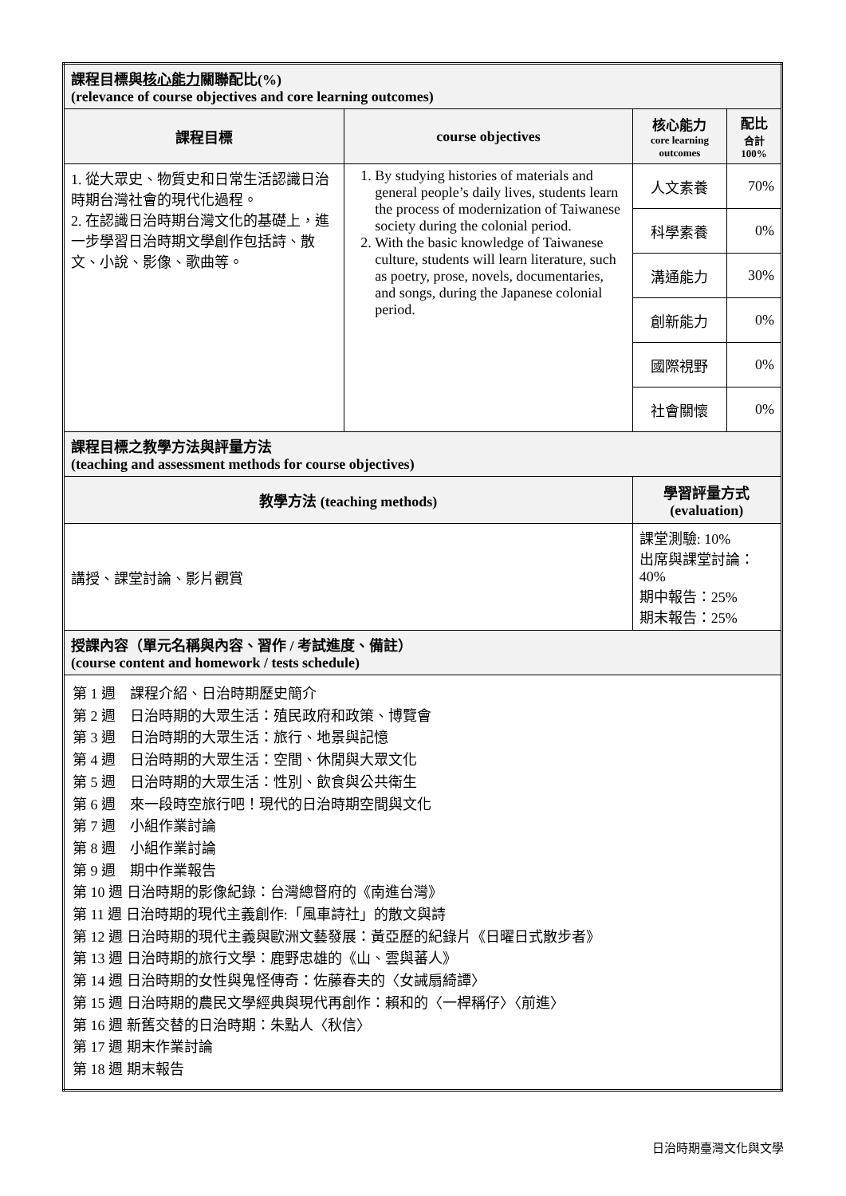| 課程目標與 核心能力 關聯配比(%) (relevance of course objectives and core learning outcomes) | | | |
| 課程目標 | course objectives | 核心能力 core learning outcomes | 配比 合計 100% |
| 1. 從大眾史、物質史和日常生活認識日治時期台灣社會的現代化過程。 2. 在認識日治時期台灣文化的基礎上，進一步學習日治時期文學創作包括詩、散文、小說、影像、歌曲等。 | 1. By studying histories of materials and general people’s daily lives, students learn the process of modernization of Taiwanese society during the colonial period. 2. With the basic knowledge of Taiwanese culture, students will learn literature, such as poetry, prose, novels, documentaries, and songs, during the Japanese colonial period. | 人文素養 | 70% |
| | | 科學素養 | 0% |
| | | 溝通能力 | 30% |
| | | 創新能力 | 0% |
| | | 國際視野 | 0% |
| | | 社會關懷 | 0% |
| 課程目標之教學方法與評量方法 (teaching and assessment methods for course objectives) | | | |
| 教學方法 (teaching methods) | | 學習評量方式 (evaluation) | |
| 講授、課堂討論、影片觀賞 | | 課堂測驗: 10% 出席與課堂討論：40% 期中報告：25% 期末報告：25% | |
| 授課內容（單元名稱與內容、習作 / 考試進度、備註） (course content and homework / tests schedule) | | | |
| 第 1 週 課程介紹、日治時期歷史簡介 第 2 週 日治時期的大眾生活：殖民政府和政策、博覽會 第 3 週 日治時期的大眾生活：旅行、地景與記憶 第 4 週 日治時期的大眾生活：空間、休閒與大眾文化 第 5 週 日治時期的大眾生活：性別、飲食與公共衛生 第 6 週 來一段時空旅行吧！現代的日治時期空間與文化 第 7 週 小組作業討論 第 8 週 小組作業討論 第 9 週 期中作業報告 第 10 週 日治時期的影像紀錄：台灣總督府的《南進台灣》 第 11 週 日治時期的現代主義創作:「風車詩社」的散文與詩 第 12 週 日治時期的現代主義與歐洲文藝發展：黃亞歷的紀錄片《日曜日式散步者》 第 13 週 日治時期的旅行文學：鹿野忠雄的《山、雲與蕃人》 第 14 週 日治時期的女性與鬼怪傳奇：佐藤春夫的〈女誡扇綺譚〉 第 15 週 日治時期的農民文學經典與現代再創作：賴和的〈一桿稱仔〉〈前進〉 第 16 週 新舊交替的日治時期：朱點人〈秋信〉 第 17 週 期末作業討論 第 18 週 期末報告 | | | |
日治時期臺灣文化與文學